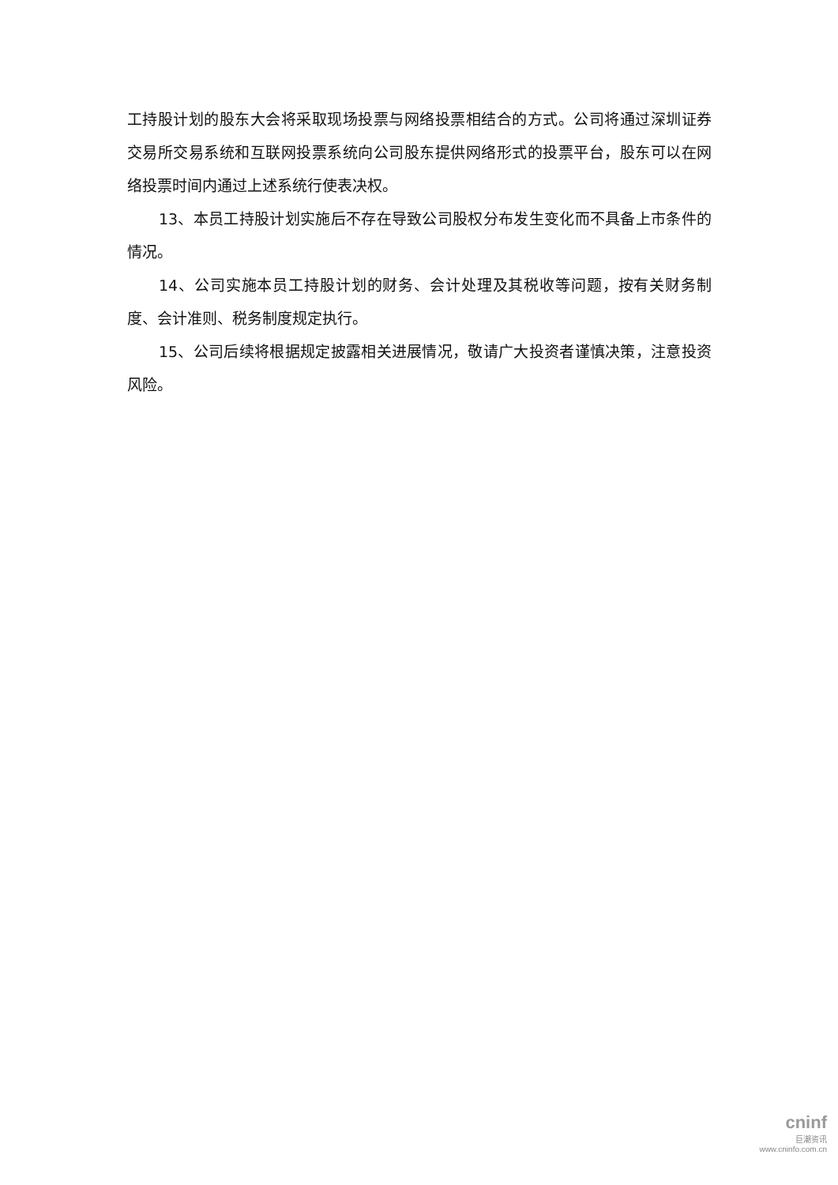工持股计划的股东大会将采取现场投票与网络投票相结合的方式。公司将通过深圳证券交易所交易系统和互联网投票系统向公司股东提供网络形式的投票平台，股东可以在网络投票时间内通过上述系统行使表决权。
13、本员工持股计划实施后不存在导致公司股权分布发生变化而不具备上市条件的情况。
14、公司实施本员工持股计划的财务、会计处理及其税收等问题，按有关财务制度、会计准则、税务制度规定执行。
15、公司后续将根据规定披露相关进展情况，敬请广大投资者谨慎决策，注意投资风险。
cninf
巨潮资讯
www.cninfo.com.cn